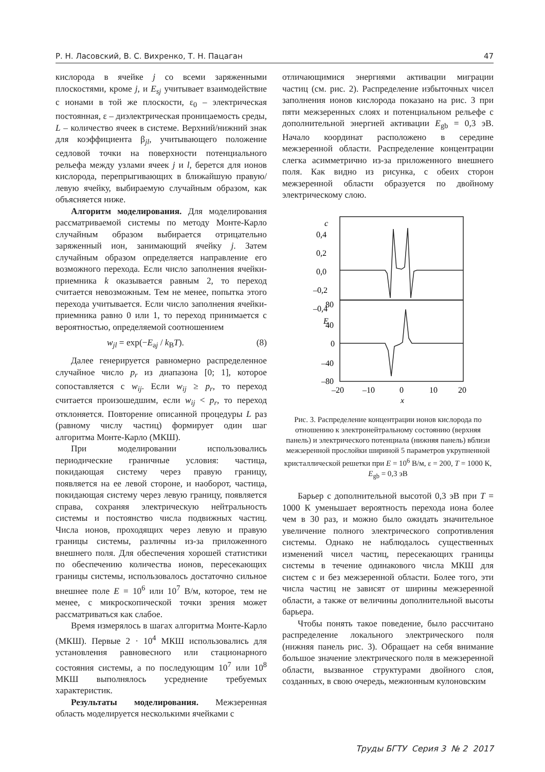Р. Н. Ласовский, В. С. Вихренко, Т. Н. Пацаган 47
кислорода в ячейке j со всеми заряженными плоскостями, кроме j, и E<sub>sj</sub> учитывает взаимодействие с ионами в той же плоскости, ε<sub>0</sub> – электрическая постоянная, ε – диэлектрическая проницаемость среды, L – количество ячеек в системе. Верхний/нижний знак для коэффициента β<sub>jl</sub>, учитывающего положение седловой точки на поверхности потенциального рельефа между узлами ячеек j и l, берется для ионов кислорода, перепрыгивающих в ближайшую правую/левую ячейку, выбираемую случайным образом, как объясняется ниже.
Алгоритм моделирования. Для моделирования рассматриваемой системы по методу Монте-Карло случайным образом выбирается отрицательно заряженный ион, занимающий ячейку j. Затем случайным образом определяется направление его возможного перехода. Если число заполнения ячейки-приемника k оказывается равным 2, то переход считается невозможным. Тем не менее, попытка этого перехода учитывается. Если число заполнения ячейки-приемника равно 0 или 1, то переход принимается с вероятностью, определяемой соотношением
w<sub>jl</sub> = exp(−E<sub>aj</sub> / k<sub>B</sub>T). (8)
Далее генерируется равномерно распределенное случайное число p<sub>r</sub> из диапазона [0; 1], которое сопоставляется с w<sub>ij</sub>. Если w<sub>ij</sub> ≥ p<sub>r</sub>, то переход считается произошедшим, если w<sub>ij</sub> < p<sub>r</sub>, то переход отклоняется. Повторение описанной процедуры L раз (равному числу частиц) формирует один шаг алгоритма Монте-Карло (МКШ).
При моделировании использовались периодические граничные условия: частица, покидающая систему через правую границу, появляется на ее левой стороне, и наоборот, частица, покидающая систему через левую границу, появляется справа, сохраняя электрическую нейтральность системы и постоянство числа подвижных частиц. Числа ионов, проходящих через левую и правую границы системы, различны из-за приложенного внешнего поля. Для обеспечения хорошей статистики по обеспечению количества ионов, пересекающих границы системы, использовалось достаточно сильное внешнее поле E = 10<sup>6</sup> или 10<sup>7</sup> В/м, которое, тем не менее, с микроскопической точки зрения может рассматриваться как слабое.
Время измерялось в шагах алгоритма Монте-Карло (МКШ). Первые 2 · 10<sup>4</sup> МКШ использовались для установления равновесного или стационарного состояния системы, а по последующим 10<sup>7</sup> или 10<sup>8</sup> МКШ выполнялось усреднение требуемых характеристик.
Результаты моделирования. Межзеренная область моделируется несколькими ячейками с
отличающимися энергиями активации миграции частиц (см. рис. 2). Распределение избыточных чисел заполнения ионов кислорода показано на рис. 3 при пяти межзеренных слоях и потенциальном рельефе с дополнительной энергией активации E<sub>gb</sub> = 0,3 эВ. Начало координат расположено в середине межзеренной области. Распределение концентрации слегка асимметрично из-за приложенного внешнего поля. Как видно из рисунка, с обеих сторон межзеренной области образуется по двойному электрическому слою.
c
0,4
0,2
0,0
–0,2
–0,4
E
80
40
0
–40
–80
–20
–10
0
10
20
x
Рис. 3. Распределение концентрации ионов кислорода по отношению к электронейтральному состоянию (верхняя панель) и электрического потенциала (нижняя панель) вблизи межзеренной прослойки шириной 5 параметров укрупненной кристаллической решетки при E = 10<sup>6</sup> В/м, ε = 200, T = 1000 К, E<sub>gb</sub> = 0,3 эВ
Барьер с дополнительной высотой 0,3 эВ при T = 1000 К уменьшает вероятность перехода иона более чем в 30 раз, и можно было ожидать значительное увеличение полного электрического сопротивления системы. Однако не наблюдалось существенных изменений чисел частиц, пересекающих границы системы в течение одинакового числа МКШ для систем с и без межзеренной области. Более того, эти числа частиц не зависят от ширины межзеренной области, а также от величины дополнительной высоты барьера.
Чтобы понять такое поведение, было рассчитано распределение локального электрического поля (нижняя панель рис. 3). Обращает на себя внимание большое значение электрического поля в межзеренной области, вызванное структурами двойного слоя, созданных, в свою очередь, межионным кулоновским
Труды БГТУ Серия 3 № 2 2017